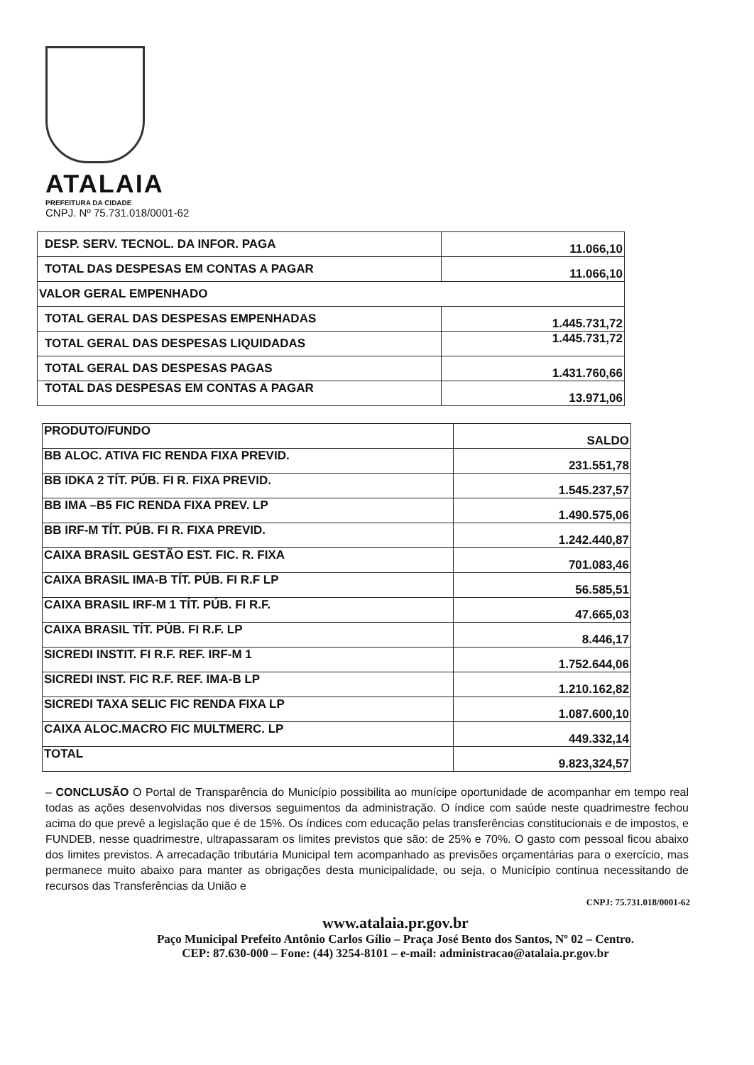ATALAIA
PREFEITURA DA CIDADE
CNPJ. Nº 75.731.018/0001-62
| DESP. SERV. TECNOL. DA INFOR. PAGA | 11.066,10 |
| TOTAL DAS DESPESAS EM CONTAS A PAGAR | 11.066,10 |
| VALOR GERAL EMPENHADO | |
| TOTAL GERAL DAS DESPESAS EMPENHADAS | 1.445.731,72 |
| TOTAL GERAL DAS DESPESAS LIQUIDADAS | 1.445.731,72 |
| TOTAL GERAL DAS DESPESAS PAGAS | 1.431.760,66 |
| TOTAL DAS DESPESAS EM CONTAS A PAGAR | 13.971,06 |
| PRODUTO/FUNDO | SALDO |
| BB ALOC. ATIVA FIC RENDA FIXA PREVID. | 231.551,78 |
| BB IDKA 2 TÍT. PÚB. FI R. FIXA PREVID. | 1.545.237,57 |
| BB IMA –B5 FIC RENDA FIXA PREV. LP | 1.490.575,06 |
| BB IRF-M TÍT. PÚB. FI R. FIXA PREVID. | 1.242.440,87 |
| CAIXA BRASIL GESTÃO EST. FIC. R. FIXA | 701.083,46 |
| CAIXA BRASIL IMA-B TÍT. PÚB. FI R.F LP | 56.585,51 |
| CAIXA BRASIL IRF-M 1 TÍT. PÚB. FI R.F. | 47.665,03 |
| CAIXA BRASIL TÍT. PÚB. FI R.F. LP | 8.446,17 |
| SICREDI INSTIT. FI R.F. REF. IRF-M 1 | 1.752.644,06 |
| SICREDI INST. FIC R.F. REF. IMA-B LP | 1.210.162,82 |
| SICREDI TAXA SELIC FIC RENDA FIXA LP | 1.087.600,10 |
| CAIXA ALOC.MACRO FIC MULTMERC. LP | 449.332,14 |
| TOTAL | 9.823,324,57 |
– CONCLUSÃO O Portal de Transparência do Município possibilita ao munícipe oportunidade de acompanhar em tempo real todas as ações desenvolvidas nos diversos seguimentos da administração. O índice com saúde neste quadrimestre fechou acima do que prevê a legislação que é de 15%. Os índices com educação pelas transferências constitucionais e de impostos, e FUNDEB, nesse quadrimestre, ultrapassaram os limites previstos que são: de 25% e 70%. O gasto com pessoal ficou abaixo dos limites previstos. A arrecadação tributária Municipal tem acompanhado as previsões orçamentárias para o exercício, mas permanece muito abaixo para manter as obrigações desta municipalidade, ou seja, o Município continua necessitando de recursos das Transferências da União e
CNPJ: 75.731.018/0001-62
www.atalaia.pr.gov.br
Paço Municipal Prefeito Antônio Carlos Gílio – Praça José Bento dos Santos, Nº 02 – Centro.
CEP: 87.630-000 – Fone: (44) 3254-8101 – e-mail: administracao@atalaia.pr.gov.br